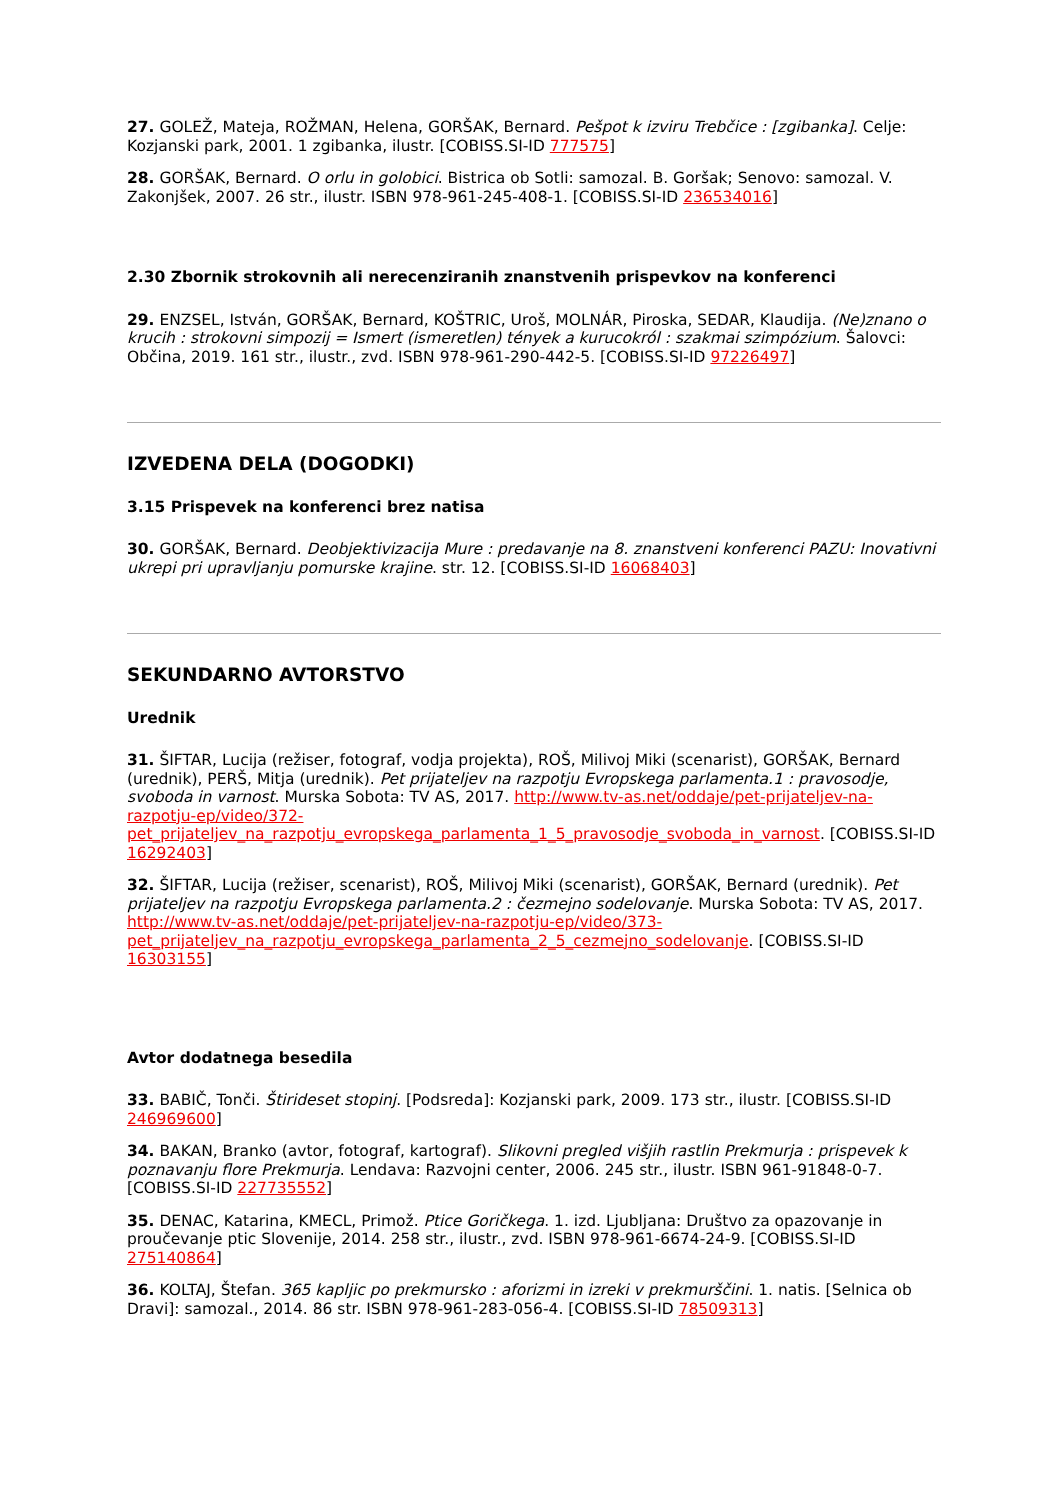27. GOLEŽ, Mateja, ROŽMAN, Helena, GORŠAK, Bernard. Pešpot k izviru Trebčice : [zgibanka]. Celje: Kozjanski park, 2001. 1 zgibanka, ilustr. [COBISS.SI-ID 777575]
28. GORŠAK, Bernard. O orlu in golobici. Bistrica ob Sotli: samozal. B. Goršak; Senovo: samozal. V. Zakonjšek, 2007. 26 str., ilustr. ISBN 978-961-245-408-1. [COBISS.SI-ID 236534016]
2.30 Zbornik strokovnih ali nerecenziranih znanstvenih prispevkov na konferenci
29. ENZSEL, István, GORŠAK, Bernard, KOŠTRIC, Uroš, MOLNÁR, Piroska, SEDAR, Klaudija. (Ne)znano o krucih : strokovni simpozij = Ismert (ismeretlen) tények a kurucokról : szakmai szimpózium. Šalovci: Občina, 2019. 161 str., ilustr., zvd. ISBN 978-961-290-442-5. [COBISS.SI-ID 97226497]
IZVEDENA DELA (DOGODKI)
3.15 Prispevek na konferenci brez natisa
30. GORŠAK, Bernard. Deobjektivizacija Mure : predavanje na 8. znanstveni konferenci PAZU: Inovativni ukrepi pri upravljanju pomurske krajine. str. 12. [COBISS.SI-ID 16068403]
SEKUNDARNO AVTORSTVO
Urednik
31. ŠIFTAR, Lucija (režiser, fotograf, vodja projekta), ROŠ, Milivoj Miki (scenarist), GORŠAK, Bernard (urednik), PERŠ, Mitja (urednik). Pet prijateljev na razpotju Evropskega parlamenta.1 : pravosodje, svoboda in varnost. Murska Sobota: TV AS, 2017. http://www.tv-as.net/oddaje/pet-prijateljev-na-razpotju-ep/video/372-pet_prijateljev_na_razpotju_evropskega_parlamenta_1_5_pravosodje_svoboda_in_varnost. [COBISS.SI-ID 16292403]
32. ŠIFTAR, Lucija (režiser, scenarist), ROŠ, Milivoj Miki (scenarist), GORŠAK, Bernard (urednik). Pet prijateljev na razpotju Evropskega parlamenta.2 : čezmejno sodelovanje. Murska Sobota: TV AS, 2017. http://www.tv-as.net/oddaje/pet-prijateljev-na-razpotju-ep/video/373-pet_prijateljev_na_razpotju_evropskega_parlamenta_2_5_cezmejno_sodelovanje. [COBISS.SI-ID 16303155]
Avtor dodatnega besedila
33. BABIČ, Tonči. Štirideset stopinj. [Podsreda]: Kozjanski park, 2009. 173 str., ilustr. [COBISS.SI-ID 246969600]
34. BAKAN, Branko (avtor, fotograf, kartograf). Slikovni pregled višjih rastlin Prekmurja : prispevek k poznavanju flore Prekmurja. Lendava: Razvojni center, 2006. 245 str., ilustr. ISBN 961-91848-0-7. [COBISS.SI-ID 227735552]
35. DENAC, Katarina, KMECL, Primož. Ptice Goričkega. 1. izd. Ljubljana: Društvo za opazovanje in proučevanje ptic Slovenije, 2014. 258 str., ilustr., zvd. ISBN 978-961-6674-24-9. [COBISS.SI-ID 275140864]
36. KOLTAJ, Štefan. 365 kapljic po prekmursko : aforizmi in izreki v prekmurščini. 1. natis. [Selnica ob Dravi]: samozal., 2014. 86 str. ISBN 978-961-283-056-4. [COBISS.SI-ID 78509313]